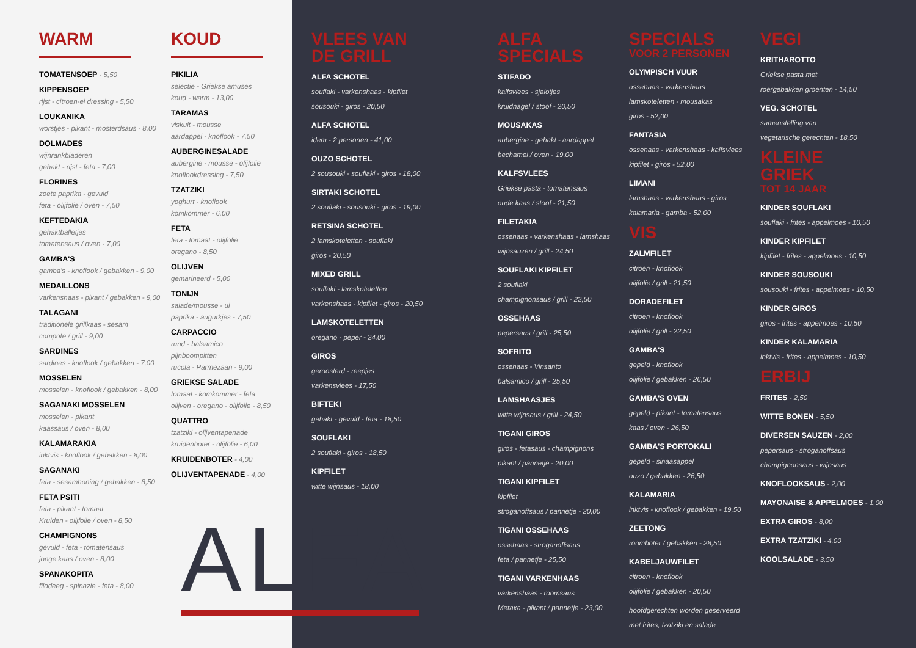WARM
TOMATENSOEP - 5,50
KIPPENSOEP
rijst - citroen-ei dressing - 5,50
LOUKANIKA
worstjes - pikant - mosterdsaus - 8,00
DOLMADES
wijnrankbladeren
gehakt - rijst - feta - 7,00
FLORINES
zoete paprika - gevuld
feta - olijfolie / oven - 7,50
KEFTEDAKIA
gehaktballetjes
tomatensaus / oven - 7,00
GAMBA'S
gamba's - knoflook / gebakken - 9,00
MEDAILLONS
varkenshaas - pikant / gebakken - 9,00
TALAGANI
traditionele grillkaas - sesam
compote / grill - 9,00
SARDINES
sardines - knoflook / gebakken - 7,00
MOSSELEN
mosselen - knoflook / gebakken - 8,00
SAGANAKI MOSSELEN
mosselen - pikant
kaassaus / oven - 8,00
KALAMARAKIA
inktvis - knoflook / gebakken - 8,00
SAGANAKI
feta - sesamhoning / gebakken - 8,50
FETA PSITI
feta - pikant - tomaat
Kruiden - olijfolie / oven - 8,50
CHAMPIGNONS
gevuld - feta - tomatensaus
jonge kaas / oven - 8,00
SPANAKOPITA
filodeeg - spinazie - feta - 8,00
KOUD
PIKILIA
selectie - Griekse amuses
koud - warm - 13,00
TARAMAS
viskuit - mousse
aardappel - knoflook - 7,50
AUBERGINESALADE
aubergine - mousse - olijfolie
knoflookdressing - 7,50
TZATZIKI
yoghurt - knoflook
komkommer - 6,00
FETA
feta - tomaat - olijfolie
oregano - 8,50
OLIJVEN
gemarineerd - 5,00
TONIJN
salade/mousse - ui
paprika - augurkjes - 7,50
CARPACCIO
rund - balsamico
pijnboompitten
rucola - Parmezaan - 9,00
GRIEKSE SALADE
tomaat - komkommer - feta
olijven - oregano - olijfolie - 8,50
QUATTRO
tzatziki - olijventapenade
kruidenboter - olijfolie - 6,00
KRUIDENBOTER - 4,00
OLIJVENTAPENADE - 4,00
ALFA
VLEES VAN
DE GRILL
ALFA SCHOTEL
souflaki - varkenshaas - kipfilet
sousouki - giros - 20,50
ALFA SCHOTEL
idem - 2 personen - 41,00
OUZO SCHOTEL
2 sousouki - souflaki - giros - 18,00
SIRTAKI SCHOTEL
2 souflaki - sousouki - giros - 19,00
RETSINA SCHOTEL
2 lamskoteletten - souflaki
giros - 20,50
MIXED GRILL
souflaki - lamskoteletten
varkenshaas - kipfilet - giros - 20,50
LAMSKOTELETTEN
oregano - peper - 24,00
GIROS
geroosterd - reepjes
varkensvlees - 17,50
BIFTEKI
gehakt - gevuld - feta - 18,50
SOUFLAKI
2 souflaki - giros - 18,50
KIPFILET
witte wijnsaus - 18,00
ALFA
SPECIALS
STIFADO
kalfsvlees - sjalotjes
kruidnagel / stoof - 20,50
MOUSAKAS
aubergine - gehakt - aardappel
bechamel / oven - 19,00
KALFSVLEES
Griekse pasta - tomatensaus
oude kaas / stoof - 21,50
FILETAKIA
ossehaas - varkenshaas - lamshaas
wijnsauzen / grill - 24,50
SOUFLAKI KIPFILET
2 souflaki
champignonsaus / grill - 22,50
OSSEHAAS
pepersaus / grill - 25,50
SOFRITO
ossehaas - Vinsanto
balsamico / grill - 25,50
LAMSHAASJES
witte wijnsaus / grill - 24,50
TIGANI GIROS
giros - fetasaus - champignons
pikant / pannetje - 20,00
TIGANI KIPFILET
kipfilet
stroganoffsaus / pannetje - 20,00
TIGANI OSSEHAAS
ossehaas - stroganoffsaus
feta / pannetje - 25,50
TIGANI VARKENHAAS
varkenshaas - roomsaus
Metaxa - pikant / pannetje - 23,00
SPECIALS
VOOR 2 PERSONEN
OLYMPISCH VUUR
ossehaas - varkenshaas
lamskoteletten - mousakas
giros - 52,00
FANTASIA
ossehaas - varkenshaas - kalfsvlees
kipfilet - giros - 52,00
LIMANI
lamshaas - varkenshaas - giros
kalamaria - gamba - 52,00
VIS
ZALMFILET
citroen - knoflook
olijfolie / grill - 21,50
DORADEFILET
citroen - knoflook
olijfolie / grill - 22,50
GAMBA'S
gepeld - knoflook
olijfolie / gebakken - 26,50
GAMBA'S OVEN
gepeld - pikant - tomatensaus
kaas / oven - 26,50
GAMBA'S PORTOKALI
gepeld - sinaasappel
ouzo / gebakken - 26,50
KALAMARIA
inktvis - knoflook / gebakken - 19,50
ZEETONG
roomboter / gebakken - 28,50
KABELJAUWFILET
citroen - knoflook
olijfolie / gebakken - 20,50
hoofdgerechten worden geserveerd
met frites, tzatziki en salade
VEGI
KRITHAROTTO
Griekse pasta met
roergebakken groenten - 14,50
VEG. SCHOTEL
samenstelling van
vegetarische gerechten - 18,50
KLEINE
GRIEK
TOT 14 JAAR
KINDER SOUFLAKI
souflaki - frites - appelmoes - 10,50
KINDER KIPFILET
kipfilet - frites - appelmoes - 10,50
KINDER SOUSOUKI
sousouki - frites - appelmoes - 10,50
KINDER GIROS
giros - frites - appelmoes - 10,50
KINDER KALAMARIA
inktvis - frites - appelmoes - 10,50
ERBIJ
FRITES - 2,50
WITTE BONEN - 5,50
DIVERSEN SAUZEN - 2,00
pepersaus - stroganoffsaus
champignonsaus - wijnsaus
KNOFLOOKSAUS - 2,00
MAYONAISE & APPELMOES - 1,00
EXTRA GIROS - 8,00
EXTRA TZATZIKI - 4,00
KOOLSALADE - 3,50